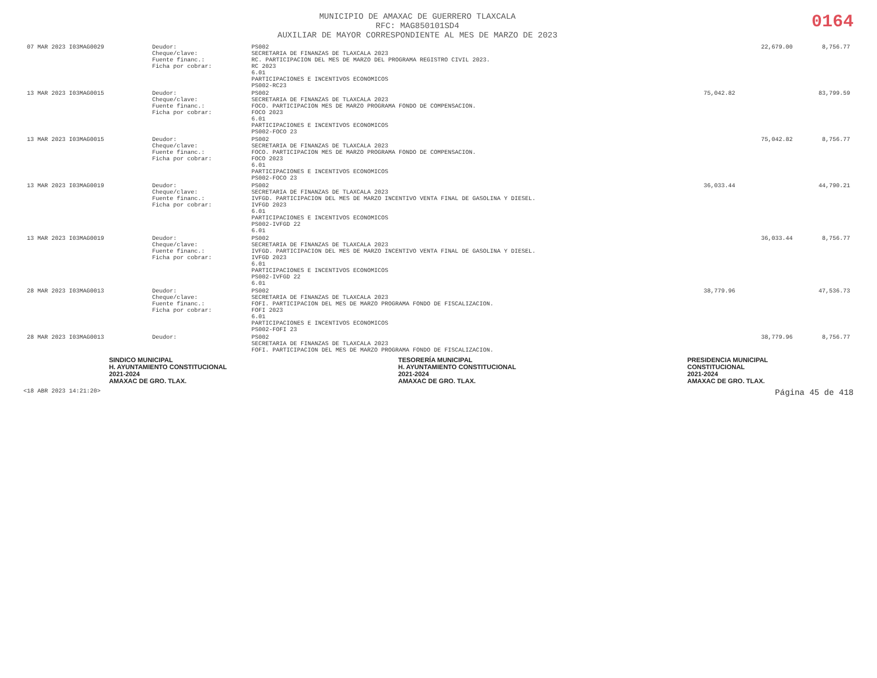MUNICIPIO DE AMAXAC DE GUERRERO TLAXCALA
RFC: MAG850101SD4
AUXILIAR DE MAYOR CORRESPONDIENTE AL MES DE MARZO DE 2023
0164
| 07 MAR 2023 I03MAG0029 | Deudor: Cheque/clave: Fuente financ.: Ficha por cobrar: | PS002 SECRETARIA DE FINANZAS DE TLAXCALA 2023 RC. PARTICIPACION DEL MES DE MARZO DEL PROGRAMA REGISTRO CIVIL 2023. RC 2023 6.01 PARTICIPACIONES E INCENTIVOS ECONOMICOS PS002-RC23 | | 22,679.00 | 8,756.77 |
| 13 MAR 2023 I03MAG0015 | Deudor: Cheque/clave: Fuente financ.: Ficha por cobrar: | PS002 SECRETARIA DE FINANZAS DE TLAXCALA 2023 FOCO. PARTICIPACION MES DE MARZO PROGRAMA FONDO DE COMPENSACION. FOCO 2023 6.01 PARTICIPACIONES E INCENTIVOS ECONOMICOS PS002-FOCO 23 | 75,042.82 | | 83,799.59 |
| 13 MAR 2023 I03MAG0015 | Deudor: Cheque/clave: Fuente financ.: Ficha por cobrar: | PS002 SECRETARIA DE FINANZAS DE TLAXCALA 2023 FOCO. PARTICIPACION MES DE MARZO PROGRAMA FONDO DE COMPENSACION. FOCO 2023 6.01 PARTICIPACIONES E INCENTIVOS ECONOMICOS PS002-FOCO 23 | | 75,042.82 | 8,756.77 |
| 13 MAR 2023 I03MAG0019 | Deudor: Cheque/clave: Fuente financ.: Ficha por cobrar: | PS002 SECRETARIA DE FINANZAS DE TLAXCALA 2023 IVFGD. PARTICIPACION DEL MES DE MARZO INCENTIVO VENTA FINAL DE GASOLINA Y DIESEL. IVFGD 2023 6.01 PARTICIPACIONES E INCENTIVOS ECONOMICOS PS002-IVFGD 22 6.01 | 36,033.44 | | 44,790.21 |
| 13 MAR 2023 I03MAG0019 | Deudor: Cheque/clave: Fuente financ.: Ficha por cobrar: | PS002 SECRETARIA DE FINANZAS DE TLAXCALA 2023 IVFGD. PARTICIPACION DEL MES DE MARZO INCENTIVO VENTA FINAL DE GASOLINA Y DIESEL. IVFGD 2023 6.01 PARTICIPACIONES E INCENTIVOS ECONOMICOS PS002-IVFGD 22 6.01 | | 36,033.44 | 8,756.77 |
| 28 MAR 2023 I03MAG0013 | Deudor: Cheque/clave: Fuente financ.: Ficha por cobrar: | PS002 SECRETARIA DE FINANZAS DE TLAXCALA 2023 FOFI. PARTICIPACION DEL MES DE MARZO PROGRAMA FONDO DE FISCALIZACION. FOFI 2023 6.01 PARTICIPACIONES E INCENTIVOS ECONOMICOS PS002-FOFI 23 | 38,779.96 | | 47,536.73 |
| 28 MAR 2023 I03MAG0013 | Deudor: | PS002 SECRETARIA DE FINANZAS DE TLAXCALA 2023 FOFI. PARTICIPACION DEL MES DE MARZO PROGRAMA FONDO DE FISCALIZACION. | | 38,779.96 | 8,756.77 |
SINDICO MUNICIPAL
H. AYUNTAMIENTO CONSTITUCIONAL
2021-2024
AMAXAC DE GRO. TLAX.
TESORERÍA MUNICIPAL
H. AYUNTAMIENTO CONSTITUCIONAL
2021-2024
AMAXAC DE GRO. TLAX.
PRESIDENCIA MUNICIPAL
CONSTITUCIONAL
2021-2024
AMAXAC DE GRO. TLAX.
<18 ABR 2023 14:21:20> Página 45 de 418